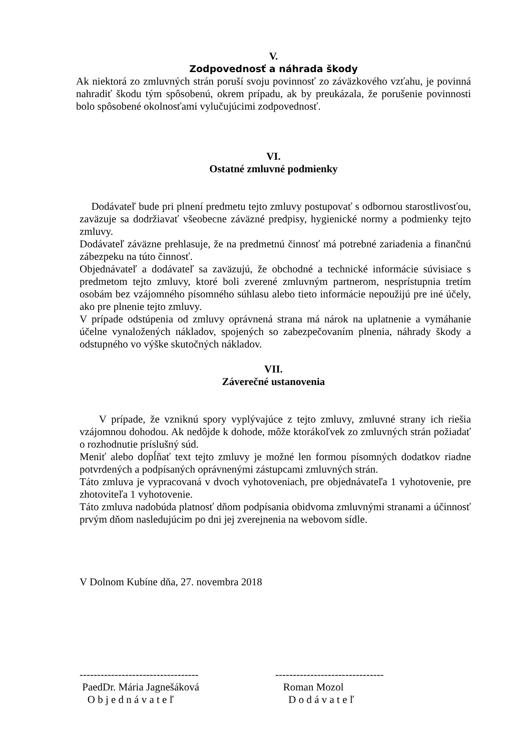V.
Zodpovednosť a náhrada škody
Ak niektorá zo zmluvných strán poruší svoju povinnosť zo záväzkového vzťahu, je povinná nahradiť škodu tým spôsobenú, okrem prípadu, ak by preukázala, že porušenie povinnosti bolo spôsobené okolnosťami vylučujúcimi zodpovednosť.
VI.
Ostatné zmluvné podmienky
Dodávateľ bude pri plnení predmetu tejto zmluvy postupovať s odbornou starostlivosťou, zaväzuje sa dodržiavať všeobecne záväzné predpisy, hygienické normy a podmienky tejto zmluvy.
Dodávateľ záväzne prehlasuje, že na predmetnú činnosť má potrebné zariadenia a finančnú zábezpeku na túto činnosť.
Objednávateľ a dodávateľ sa zaväzujú, že obchodné a technické informácie súvisiace s predmetom tejto zmluvy, ktoré boli zverené zmluvným partnerom, nesprístupnia tretím osobám bez vzájomného písomného súhlasu alebo tieto informácie nepoužijú pre iné účely, ako pre plnenie tejto zmluvy.
V prípade odstúpenia od zmluvy oprávnená strana má nárok na uplatnenie a vymáhanie účelne vynaložených nákladov, spojených so zabezpečovaním plnenia, náhrady škody a odstupného vo výške skutočných nákladov.
VII.
Záverečné ustanovenia
V prípade, že vzniknú spory vyplývajúce z tejto zmluvy, zmluvné strany ich riešia vzájomnou dohodou. Ak nedôjde k dohode, môže ktorákoľvek zo zmluvných strán požiadať o rozhodnutie príslušný súd.
Meniť alebo dopĺňať text tejto zmluvy je možné len formou písomných dodatkov riadne potvrdených a podpísaných oprávnenými zástupcami zmluvných strán.
Táto zmluva je vypracovaná v dvoch vyhotoveniach, pre objednávateľa 1 vyhotovenie, pre zhotoviteľa 1 vyhotovenie.
Táto zmluva nadobúda platnosť dňom podpísania obidvoma zmluvnými stranami a účinnosť prvým dňom nasledujúcim po dni jej zverejnenia na webovom sídle.
V Dolnom Kubíne dňa, 27. novembra 2018
----------------------------------
PaedDr. Mária Jagnešáková
O b j e d n á v a t e ľ
-------------------------------
Roman Mozol
D o d á v a t e ľ